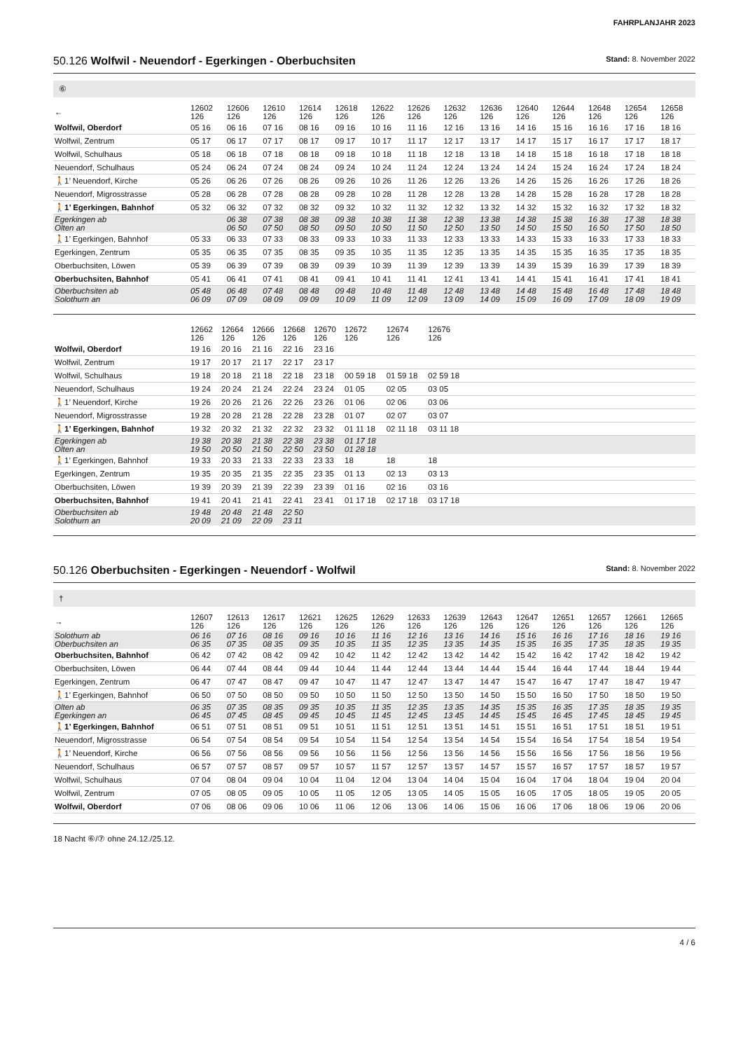FAHRPLANJAHR 2023
50.126 Wolfwil - Neuendorf - Egerkingen - Oberbuchsiten Stand: 8. November 2022
⑥
| ← | 12602 126 | 12606 126 | 12610 126 | 12614 126 | 12618 126 | 12622 126 | 12626 126 | 12632 126 | 12636 126 | 12640 126 | 12644 126 | 12648 126 | 12654 126 | 12658 126 |
| Wolfwil, Oberdorf | 05 16 | 06 16 | 07 16 | 08 16 | 09 16 | 10 16 | 11 16 | 12 16 | 13 16 | 14 16 | 15 16 | 16 16 | 17 16 | 18 16 |
| Wolfwil, Zentrum | 05 17 | 06 17 | 07 17 | 08 17 | 09 17 | 10 17 | 11 17 | 12 17 | 13 17 | 14 17 | 15 17 | 16 17 | 17 17 | 18 17 |
| Wolfwil, Schulhaus | 05 18 | 06 18 | 07 18 | 08 18 | 09 18 | 10 18 | 11 18 | 12 18 | 13 18 | 14 18 | 15 18 | 16 18 | 17 18 | 18 18 |
| Neuendorf, Schulhaus | 05 24 | 06 24 | 07 24 | 08 24 | 09 24 | 10 24 | 11 24 | 12 24 | 13 24 | 14 24 | 15 24 | 16 24 | 17 24 | 18 24 |
| 🚶1’ Neuendorf, Kirche | 05 26 | 06 26 | 07 26 | 08 26 | 09 26 | 10 26 | 11 26 | 12 26 | 13 26 | 14 26 | 15 26 | 16 26 | 17 26 | 18 26 |
| Neuendorf, Migrosstrasse | 05 28 | 06 28 | 07 28 | 08 28 | 09 28 | 10 28 | 11 28 | 12 28 | 13 28 | 14 28 | 15 28 | 16 28 | 17 28 | 18 28 |
| 🚶1’ Egerkingen, Bahnhof | 05 32 | 06 32 | 07 32 | 08 32 | 09 32 | 10 32 | 11 32 | 12 32 | 13 32 | 14 32 | 15 32 | 16 32 | 17 32 | 18 32 |
| Egerkingen ab Olten an | | 06 38 06 50 | 07 38 07 50 | 08 38 08 50 | 09 38 09 50 | 10 38 10 50 | 11 38 11 50 | 12 38 12 50 | 13 38 13 50 | 14 38 14 50 | 15 38 15 50 | 16 38 16 50 | 17 38 17 50 | 18 38 18 50 |
| 🚶1’ Egerkingen, Bahnhof | 05 33 | 06 33 | 07 33 | 08 33 | 09 33 | 10 33 | 11 33 | 12 33 | 13 33 | 14 33 | 15 33 | 16 33 | 17 33 | 18 33 |
| Egerkingen, Zentrum | 05 35 | 06 35 | 07 35 | 08 35 | 09 35 | 10 35 | 11 35 | 12 35 | 13 35 | 14 35 | 15 35 | 16 35 | 17 35 | 18 35 |
| Oberbuchsiten, Löwen | 05 39 | 06 39 | 07 39 | 08 39 | 09 39 | 10 39 | 11 39 | 12 39 | 13 39 | 14 39 | 15 39 | 16 39 | 17 39 | 18 39 |
| Oberbuchsiten, Bahnhof | 05 41 | 06 41 | 07 41 | 08 41 | 09 41 | 10 41 | 11 41 | 12 41 | 13 41 | 14 41 | 15 41 | 16 41 | 17 41 | 18 41 |
| Oberbuchsiten ab Solothurn an | 05 48 06 09 | 06 48 07 09 | 07 48 08 09 | 08 48 09 09 | 09 48 10 09 | 10 48 11 09 | 11 48 12 09 | 12 48 13 09 | 13 48 14 09 | 14 48 15 09 | 15 48 16 09 | 16 48 17 09 | 17 48 18 09 | 18 48 19 09 |
| | 12662 126 | 12664 126 | 12666 126 | 12668 126 | 12670 126 | 12672 126 | 12674 126 | 12676 126 | |
| Wolfwil, Oberdorf | 19 16 | 20 16 | 21 16 | 22 16 | 23 16 | | | | |
| Wolfwil, Zentrum | 19 17 | 20 17 | 21 17 | 22 17 | 23 17 | | | | |
| Wolfwil, Schulhaus | 19 18 | 20 18 | 21 18 | 22 18 | 23 18 | 00 59 18 | 01 59 18 | 02 59 18 | |
| Neuendorf, Schulhaus | 19 24 | 20 24 | 21 24 | 22 24 | 23 24 | 01 05 | 02 05 | 03 05 | |
| 🚶1’ Neuendorf, Kirche | 19 26 | 20 26 | 21 26 | 22 26 | 23 26 | 01 06 | 02 06 | 03 06 | |
| Neuendorf, Migrosstrasse | 19 28 | 20 28 | 21 28 | 22 28 | 23 28 | 01 07 | 02 07 | 03 07 | |
| 🚶1’ Egerkingen, Bahnhof | 19 32 | 20 32 | 21 32 | 22 32 | 23 32 | 01 11 18 | 02 11 18 | 03 11 18 | |
| Egerkingen ab Olten an | 19 38 19 50 | 20 38 20 50 | 21 38 21 50 | 22 38 22 50 | 23 38 23 50 | 01 17 18 01 28 18 | | | |
| 🚶1’ Egerkingen, Bahnhof | 19 33 | 20 33 | 21 33 | 22 33 | 23 33 | 18 | 18 | 18 | |
| Egerkingen, Zentrum | 19 35 | 20 35 | 21 35 | 22 35 | 23 35 | 01 13 | 02 13 | 03 13 | |
| Oberbuchsiten, Löwen | 19 39 | 20 39 | 21 39 | 22 39 | 23 39 | 01 16 | 02 16 | 03 16 | |
| Oberbuchsiten, Bahnhof | 19 41 | 20 41 | 21 41 | 22 41 | 23 41 | 01 17 18 | 02 17 18 | 03 17 18 | |
| Oberbuchsiten ab Solothurn an | 19 48 20 09 | 20 48 21 09 | 21 48 22 09 | 22 50 23 11 | | | | | |
50.126 Oberbuchsiten - Egerkingen - Neuendorf - Wolfwil Stand: 8. November 2022
†
| → | 12607 126 | 12613 126 | 12617 126 | 12621 126 | 12625 126 | 12629 126 | 12633 126 | 12639 126 | 12643 126 | 12647 126 | 12651 126 | 12657 126 | 12661 126 | 12665 126 |
| Solothurn ab Oberbuchsiten an | 06 16 06 35 | 07 16 07 35 | 08 16 08 35 | 09 16 09 35 | 10 16 10 35 | 11 16 11 35 | 12 16 12 35 | 13 16 13 35 | 14 16 14 35 | 15 16 15 35 | 16 16 16 35 | 17 16 17 35 | 18 16 18 35 | 19 16 19 35 |
| Oberbuchsiten, Bahnhof | 06 42 | 07 42 | 08 42 | 09 42 | 10 42 | 11 42 | 12 42 | 13 42 | 14 42 | 15 42 | 16 42 | 17 42 | 18 42 | 19 42 |
| Oberbuchsiten, Löwen | 06 44 | 07 44 | 08 44 | 09 44 | 10 44 | 11 44 | 12 44 | 13 44 | 14 44 | 15 44 | 16 44 | 17 44 | 18 44 | 19 44 |
| Egerkingen, Zentrum | 06 47 | 07 47 | 08 47 | 09 47 | 10 47 | 11 47 | 12 47 | 13 47 | 14 47 | 15 47 | 16 47 | 17 47 | 18 47 | 19 47 |
| 🚶1’ Egerkingen, Bahnhof | 06 50 | 07 50 | 08 50 | 09 50 | 10 50 | 11 50 | 12 50 | 13 50 | 14 50 | 15 50 | 16 50 | 17 50 | 18 50 | 19 50 |
| Olten ab Egerkingen an | 06 35 06 45 | 07 35 07 45 | 08 35 08 45 | 09 35 09 45 | 10 35 10 45 | 11 35 11 45 | 12 35 12 45 | 13 35 13 45 | 14 35 14 45 | 15 35 15 45 | 16 35 16 45 | 17 35 17 45 | 18 35 18 45 | 19 35 19 45 |
| 🚶1’ Egerkingen, Bahnhof | 06 51 | 07 51 | 08 51 | 09 51 | 10 51 | 11 51 | 12 51 | 13 51 | 14 51 | 15 51 | 16 51 | 17 51 | 18 51 | 19 51 |
| Neuendorf, Migrosstrasse | 06 54 | 07 54 | 08 54 | 09 54 | 10 54 | 11 54 | 12 54 | 13 54 | 14 54 | 15 54 | 16 54 | 17 54 | 18 54 | 19 54 |
| 🚶1’ Neuendorf, Kirche | 06 56 | 07 56 | 08 56 | 09 56 | 10 56 | 11 56 | 12 56 | 13 56 | 14 56 | 15 56 | 16 56 | 17 56 | 18 56 | 19 56 |
| Neuendorf, Schulhaus | 06 57 | 07 57 | 08 57 | 09 57 | 10 57 | 11 57 | 12 57 | 13 57 | 14 57 | 15 57 | 16 57 | 17 57 | 18 57 | 19 57 |
| Wolfwil, Schulhaus | 07 04 | 08 04 | 09 04 | 10 04 | 11 04 | 12 04 | 13 04 | 14 04 | 15 04 | 16 04 | 17 04 | 18 04 | 19 04 | 20 04 |
| Wolfwil, Zentrum | 07 05 | 08 05 | 09 05 | 10 05 | 11 05 | 12 05 | 13 05 | 14 05 | 15 05 | 16 05 | 17 05 | 18 05 | 19 05 | 20 05 |
| Wolfwil, Oberdorf | 07 06 | 08 06 | 09 06 | 10 06 | 11 06 | 12 06 | 13 06 | 14 06 | 15 06 | 16 06 | 17 06 | 18 06 | 19 06 | 20 06 |
18 Nacht ⑥/⑦ ohne 24.12./25.12.
4 / 6